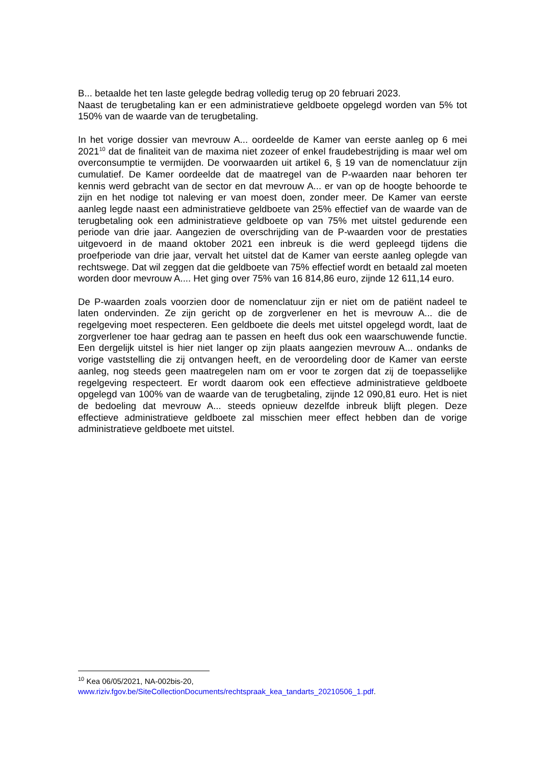B... betaalde het ten laste gelegde bedrag volledig terug op 20 februari 2023.
Naast de terugbetaling kan er een administratieve geldboete opgelegd worden van 5% tot 150% van de waarde van de terugbetaling.
In het vorige dossier van mevrouw A... oordeelde de Kamer van eerste aanleg op 6 mei 2021<sup>10</sup> dat de finaliteit van de maxima niet zozeer of enkel fraudebestrijding is maar wel om overconsumptie te vermijden. De voorwaarden uit artikel 6, § 19 van de nomenclatuur zijn cumulatief. De Kamer oordeelde dat de maatregel van de P-waarden naar behoren ter kennis werd gebracht van de sector en dat mevrouw A... er van op de hoogte behoorde te zijn en het nodige tot naleving er van moest doen, zonder meer. De Kamer van eerste aanleg legde naast een administratieve geldboete van 25% effectief van de waarde van de terugbetaling ook een administratieve geldboete op van 75% met uitstel gedurende een periode van drie jaar. Aangezien de overschrijding van de P-waarden voor de prestaties uitgevoerd in de maand oktober 2021 een inbreuk is die werd gepleegd tijdens die proefperiode van drie jaar, vervalt het uitstel dat de Kamer van eerste aanleg oplegde van rechtswege. Dat wil zeggen dat die geldboete van 75% effectief wordt en betaald zal moeten worden door mevrouw A.... Het ging over 75% van 16 814,86 euro, zijnde 12 611,14 euro.
De P-waarden zoals voorzien door de nomenclatuur zijn er niet om de patiënt nadeel te laten ondervinden. Ze zijn gericht op de zorgverlener en het is mevrouw A... die de regelgeving moet respecteren. Een geldboete die deels met uitstel opgelegd wordt, laat de zorgverlener toe haar gedrag aan te passen en heeft dus ook een waarschuwende functie. Een dergelijk uitstel is hier niet langer op zijn plaats aangezien mevrouw A... ondanks de vorige vaststelling die zij ontvangen heeft, en de veroordeling door de Kamer van eerste aanleg, nog steeds geen maatregelen nam om er voor te zorgen dat zij de toepasselijke regelgeving respecteert. Er wordt daarom ook een effectieve administratieve geldboete opgelegd van 100% van de waarde van de terugbetaling, zijnde 12 090,81 euro. Het is niet de bedoeling dat mevrouw A... steeds opnieuw dezelfde inbreuk blijft plegen. Deze effectieve administratieve geldboete zal misschien meer effect hebben dan de vorige administratieve geldboete met uitstel.
<sup>10</sup> Kea 06/05/2021, NA-002bis-20,
www.riziv.fgov.be/SiteCollectionDocuments/rechtspraak_kea_tandarts_20210506_1.pdf.